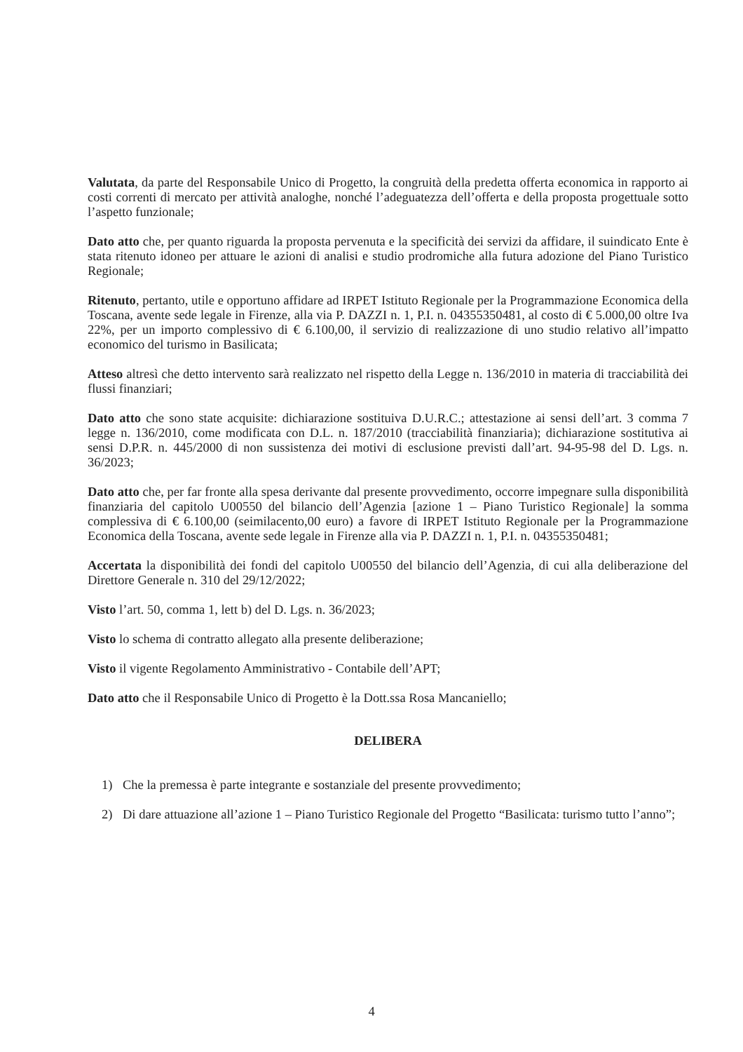Valutata, da parte del Responsabile Unico di Progetto, la congruità della predetta offerta economica in rapporto ai costi correnti di mercato per attività analoghe, nonché l’adeguatezza dell’offerta e della proposta progettuale sotto l’aspetto funzionale;
Dato atto che, per quanto riguarda la proposta pervenuta e la specificità dei servizi da affidare, il suindicato Ente è stata ritenuto idoneo per attuare le azioni di analisi e studio prodromiche alla futura adozione del Piano Turistico Regionale;
Ritenuto, pertanto, utile e opportuno affidare ad IRPET Istituto Regionale per la Programmazione Economica della Toscana, avente sede legale in Firenze, alla via P. DAZZI n. 1, P.I. n. 04355350481, al costo di € 5.000,00 oltre Iva 22%, per un importo complessivo di € 6.100,00, il servizio di realizzazione di uno studio relativo all’impatto economico del turismo in Basilicata;
Atteso altresì che detto intervento sarà realizzato nel rispetto della Legge n. 136/2010 in materia di tracciabilità dei flussi finanziari;
Dato atto che sono state acquisite: dichiarazione sostituiva D.U.R.C.; attestazione ai sensi dell’art. 3 comma 7 legge n. 136/2010, come modificata con D.L. n. 187/2010 (tracciabilità finanziaria); dichiarazione sostitutiva ai sensi D.P.R. n. 445/2000 di non sussistenza dei motivi di esclusione previsti dall’art. 94-95-98 del D. Lgs. n. 36/2023;
Dato atto che, per far fronte alla spesa derivante dal presente provvedimento, occorre impegnare sulla disponibilità finanziaria del capitolo U00550 del bilancio dell’Agenzia [azione 1 – Piano Turistico Regionale] la somma complessiva di € 6.100,00 (seimilacento,00 euro) a favore di IRPET Istituto Regionale per la Programmazione Economica della Toscana, avente sede legale in Firenze alla via P. DAZZI n. 1, P.I. n. 04355350481;
Accertata la disponibilità dei fondi del capitolo U00550 del bilancio dell’Agenzia, di cui alla deliberazione del Direttore Generale n. 310 del 29/12/2022;
Visto l’art. 50, comma 1, lett b) del D. Lgs. n. 36/2023;
Visto lo schema di contratto allegato alla presente deliberazione;
Visto il vigente Regolamento Amministrativo - Contabile dell’APT;
Dato atto che il Responsabile Unico di Progetto è la Dott.ssa Rosa Mancaniello;
DELIBERA
1) Che la premessa è parte integrante e sostanziale del presente provvedimento;
2) Di dare attuazione all’azione 1 – Piano Turistico Regionale del Progetto “Basilicata: turismo tutto l’anno”;
4